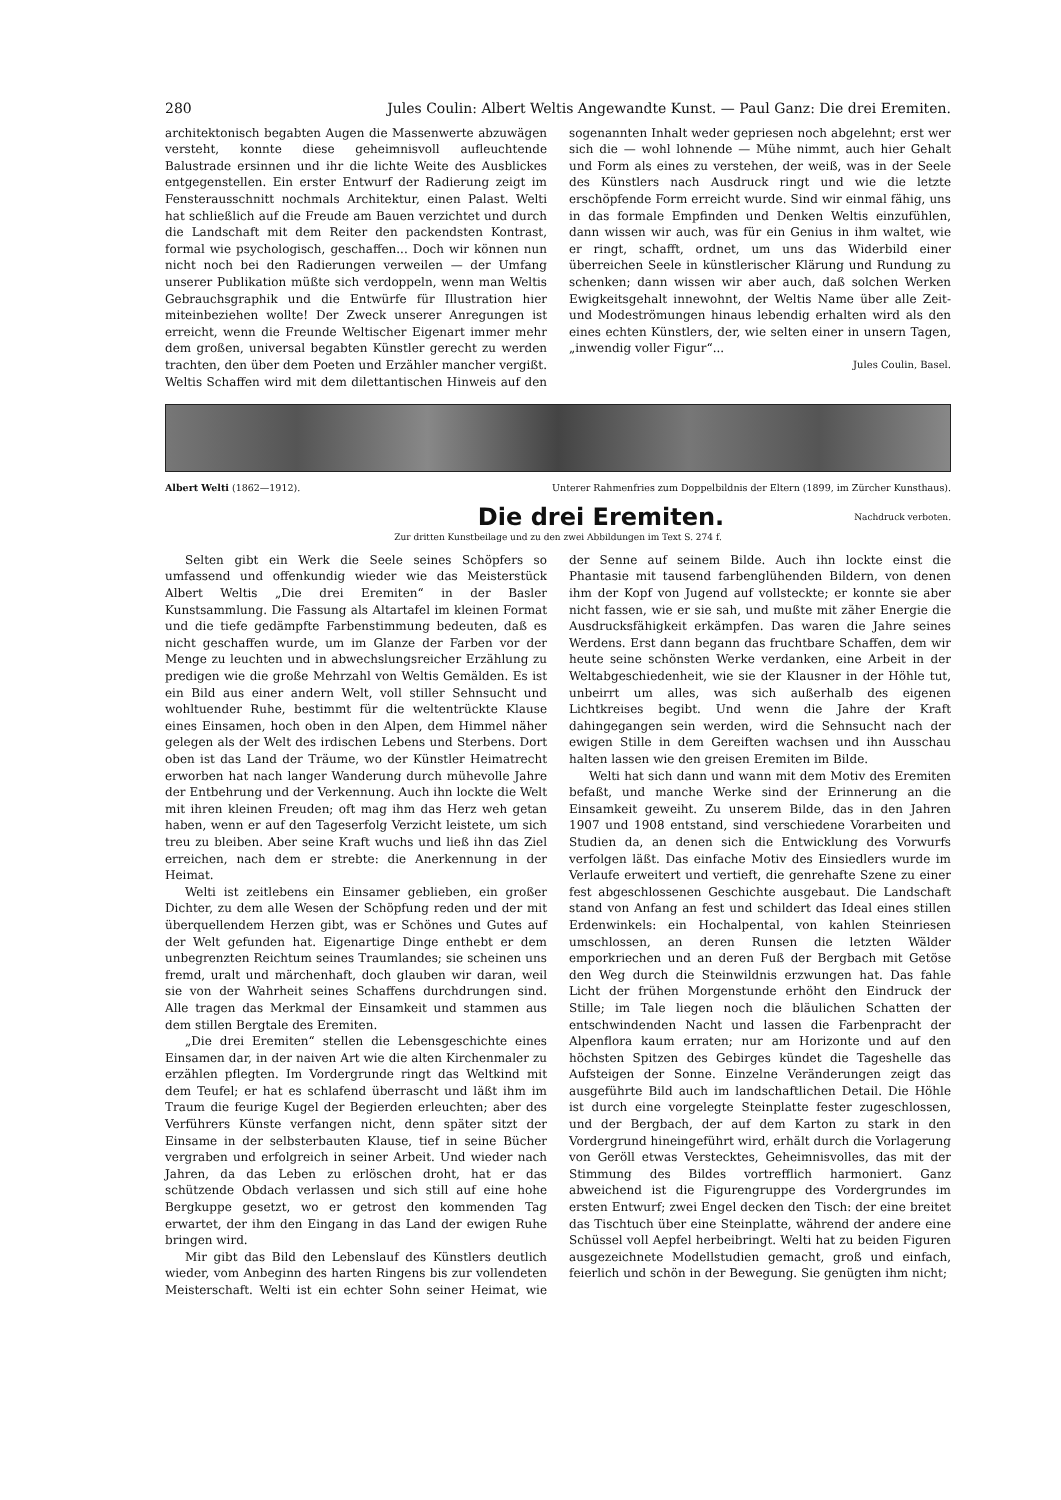280 Jules Coulin: Albert Weltis Angewandte Kunst. — Paul Ganz: Die drei Eremiten.
architektonisch begabten Augen die Massenwerte abzuwägen versteht, konnte diese geheimnisvoll aufleuchtende Balustrade ersinnen und ihr die lichte Weite des Ausblickes entgegenstellen. Ein erster Entwurf der Radierung zeigt im Fensterausschnitt nochmals Architektur, einen Palast. Welti hat schließlich auf die Freude am Bauen verzichtet und durch die Landschaft mit dem Reiter den packendsten Kontrast, formal wie psychologisch, geschaffen... Doch wir können nun nicht noch bei den Radierungen verweilen — der Umfang unserer Publikation müßte sich verdoppeln, wenn man Weltis Gebrauchsgraphik und die Entwürfe für Illustration hier miteinbeziehen wollte! Der Zweck unserer Anregungen ist erreicht, wenn die Freunde Weltischer Eigenart immer mehr dem großen, universal begabten Künstler gerecht zu werden trachten, den über dem Poeten und Erzähler mancher vergißt. Weltis Schaffen wird mit dem dilettantischen Hinweis auf den sogenannten Inhalt weder gepriesen noch abgelehnt; erst wer sich die — wohl lohnende — Mühe nimmt, auch hier Gehalt und Form als eines zu verstehen, der weiß, was in der Seele des Künstlers nach Ausdruck ringt und wie die letzte erschöpfende Form erreicht wurde. Sind wir einmal fähig, uns in das formale Empfinden und Denken Weltis einzufühlen, dann wissen wir auch, was für ein Genius in ihm waltet, wie er ringt, schafft, ordnet, um uns das Widerbild einer überreichen Seele in künstlerischer Klärung und Rundung zu schenken; dann wissen wir aber auch, daß solchen Werken Ewigkeitsgehalt innewohnt, der Weltis Name über alle Zeit- und Modeströmungen hinaus lebendig erhalten wird als den eines echten Künstlers, der, wie selten einer in unsern Tagen, „inwendig voller Figur“...
Jules Coulin, Basel.
Albert Welti (1862—1912). Unterer Rahmenfries zum Doppelbildnis der Eltern (1899, im Zürcher Kunsthaus).
Die drei Eremiten.
Nachdruck verboten.
Zur dritten Kunstbeilage und zu den zwei Abbildungen im Text S. 274 f.
Selten gibt ein Werk die Seele seines Schöpfers so umfassend und offenkundig wieder wie das Meisterstück Albert Weltis „Die drei Eremiten“ in der Basler Kunstsammlung. Die Fassung als Altartafel im kleinen Format und die tiefe gedämpfte Farbenstimmung bedeuten, daß es nicht geschaffen wurde, um im Glanze der Farben vor der Menge zu leuchten und in abwechslungsreicher Erzählung zu predigen wie die große Mehrzahl von Weltis Gemälden. Es ist ein Bild aus einer andern Welt, voll stiller Sehnsucht und wohltuender Ruhe, bestimmt für die weltentrückte Klause eines Einsamen, hoch oben in den Alpen, dem Himmel näher gelegen als der Welt des irdischen Lebens und Sterbens. Dort oben ist das Land der Träume, wo der Künstler Heimatrecht erworben hat nach langer Wanderung durch mühevolle Jahre der Entbehrung und der Verkennung. Auch ihn lockte die Welt mit ihren kleinen Freuden; oft mag ihm das Herz weh getan haben, wenn er auf den Tageserfolg Verzicht leistete, um sich treu zu bleiben. Aber seine Kraft wuchs und ließ ihn das Ziel erreichen, nach dem er strebte: die Anerkennung in der Heimat.
Welti ist zeitlebens ein Einsamer geblieben, ein großer Dichter, zu dem alle Wesen der Schöpfung reden und der mit überquellendem Herzen gibt, was er Schönes und Gutes auf der Welt gefunden hat. Eigenartige Dinge enthebt er dem unbegrenzten Reichtum seines Traumlandes; sie scheinen uns fremd, uralt und märchenhaft, doch glauben wir daran, weil sie von der Wahrheit seines Schaffens durchdrungen sind. Alle tragen das Merkmal der Einsamkeit und stammen aus dem stillen Bergtale des Eremiten.
„Die drei Eremiten“ stellen die Lebensgeschichte eines Einsamen dar, in der naiven Art wie die alten Kirchenmaler zu erzählen pflegten. Im Vordergrunde ringt das Weltkind mit dem Teufel; er hat es schlafend überrascht und läßt ihm im Traum die feurige Kugel der Begierden erleuchten; aber des Verführers Künste verfangen nicht, denn später sitzt der Einsame in der selbsterbauten Klause, tief in seine Bücher vergraben und erfolgreich in seiner Arbeit. Und wieder nach Jahren, da das Leben zu erlöschen droht, hat er das schützende Obdach verlassen und sich still auf eine hohe Bergkuppe gesetzt, wo er getrost den kommenden Tag erwartet, der ihm den Eingang in das Land der ewigen Ruhe bringen wird.
Mir gibt das Bild den Lebenslauf des Künstlers deutlich wieder, vom Anbeginn des harten Ringens bis zur vollendeten Meisterschaft. Welti ist ein echter Sohn seiner Heimat, wie der Senne auf seinem Bilde. Auch ihn lockte einst die Phantasie mit tausend farbenglühenden Bildern, von denen ihm der Kopf von Jugend auf vollsteckte; er konnte sie aber nicht fassen, wie er sie sah, und mußte mit zäher Energie die Ausdrucksfähigkeit erkämpfen. Das waren die Jahre seines Werdens. Erst dann begann das fruchtbare Schaffen, dem wir heute seine schönsten Werke verdanken, eine Arbeit in der Weltabgeschiedenheit, wie sie der Klausner in der Höhle tut, unbeirrt um alles, was sich außerhalb des eigenen Lichtkreises begibt. Und wenn die Jahre der Kraft dahingegangen sein werden, wird die Sehnsucht nach der ewigen Stille in dem Gereiften wachsen und ihn Ausschau halten lassen wie den greisen Eremiten im Bilde.
Welti hat sich dann und wann mit dem Motiv des Eremiten befaßt, und manche Werke sind der Erinnerung an die Einsamkeit geweiht. Zu unserem Bilde, das in den Jahren 1907 und 1908 entstand, sind verschiedene Vorarbeiten und Studien da, an denen sich die Entwicklung des Vorwurfs verfolgen läßt. Das einfache Motiv des Einsiedlers wurde im Verlaufe erweitert und vertieft, die genrehafte Szene zu einer fest abgeschlossenen Geschichte ausgebaut. Die Landschaft stand von Anfang an fest und schildert das Ideal eines stillen Erdenwinkels: ein Hochalpental, von kahlen Steinriesen umschlossen, an deren Runsen die letzten Wälder emporkriechen und an deren Fuß der Bergbach mit Getöse den Weg durch die Steinwildnis erzwungen hat. Das fahle Licht der frühen Morgenstunde erhöht den Eindruck der Stille; im Tale liegen noch die bläulichen Schatten der entschwindenden Nacht und lassen die Farbenpracht der Alpenflora kaum erraten; nur am Horizonte und auf den höchsten Spitzen des Gebirges kündet die Tageshelle das Aufsteigen der Sonne. Einzelne Veränderungen zeigt das ausgeführte Bild auch im landschaftlichen Detail. Die Höhle ist durch eine vorgelegte Steinplatte fester zugeschlossen, und der Bergbach, der auf dem Karton zu stark in den Vordergrund hineingeführt wird, erhält durch die Vorlagerung von Geröll etwas Verstecktes, Geheimnisvolles, das mit der Stimmung des Bildes vortrefflich harmoniert. Ganz abweichend ist die Figurengruppe des Vordergrundes im ersten Entwurf; zwei Engel decken den Tisch: der eine breitet das Tischtuch über eine Steinplatte, während der andere eine Schüssel voll Aepfel herbeibringt. Welti hat zu beiden Figuren ausgezeichnete Modellstudien gemacht, groß und einfach, feierlich und schön in der Bewegung. Sie genügten ihm nicht;